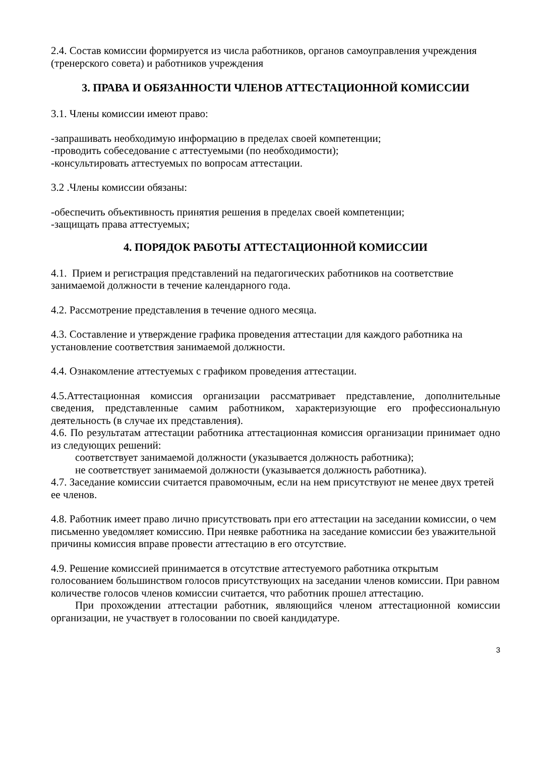2.4. Состав комиссии формируется из числа работников, органов самоуправления учреждения (тренерского совета) и работников учреждения
3. ПРАВА И ОБЯЗАННОСТИ ЧЛЕНОВ АТТЕСТАЦИОННОЙ КОМИССИИ
3.1. Члены комиссии имеют право:
-запрашивать необходимую информацию в пределах своей компетенции;
-проводить собеседование с аттестуемыми (по необходимости);
-консультировать аттестуемых по вопросам аттестации.
3.2 .Члены комиссии обязаны:
-обеспечить объективность принятия решения в пределах своей компетенции;
-защищать права аттестуемых;
4. ПОРЯДОК РАБОТЫ АТТЕСТАЦИОННОЙ КОМИССИИ
4.1. Прием и регистрация представлений на педагогических работников на соответствие занимаемой должности в течение календарного года.
4.2. Рассмотрение представления в течение одного месяца.
4.3. Составление и утверждение графика проведения аттестации для каждого работника на установление соответствия занимаемой должности.
4.4. Ознакомление аттестуемых с графиком проведения аттестации.
4.5.Аттестационная комиссия организации рассматривает представление, дополнительные сведения, представленные самим работником, характеризующие его профессиональную деятельность (в случае их представления).
4.6. По результатам аттестации работника аттестационная комиссия организации принимает одно из следующих решений:
соответствует занимаемой должности (указывается должность работника);
не соответствует занимаемой должности (указывается должность работника).
4.7. Заседание комиссии считается правомочным, если на нем присутствуют не менее двух третей ее членов.
4.8. Работник имеет право лично присутствовать при его аттестации на заседании комиссии, о чем письменно уведомляет комиссию. При неявке работника на заседание комиссии без уважительной причины комиссия вправе провести аттестацию в его отсутствие.
4.9. Решение комиссией принимается в отсутствие аттестуемого работника открытым голосованием большинством голосов присутствующих на заседании членов комиссии. При равном количестве голосов членов комиссии считается, что работник прошел аттестацию.
При прохождении аттестации работник, являющийся членом аттестационной комиссии организации, не участвует в голосовании по своей кандидатуре.
3